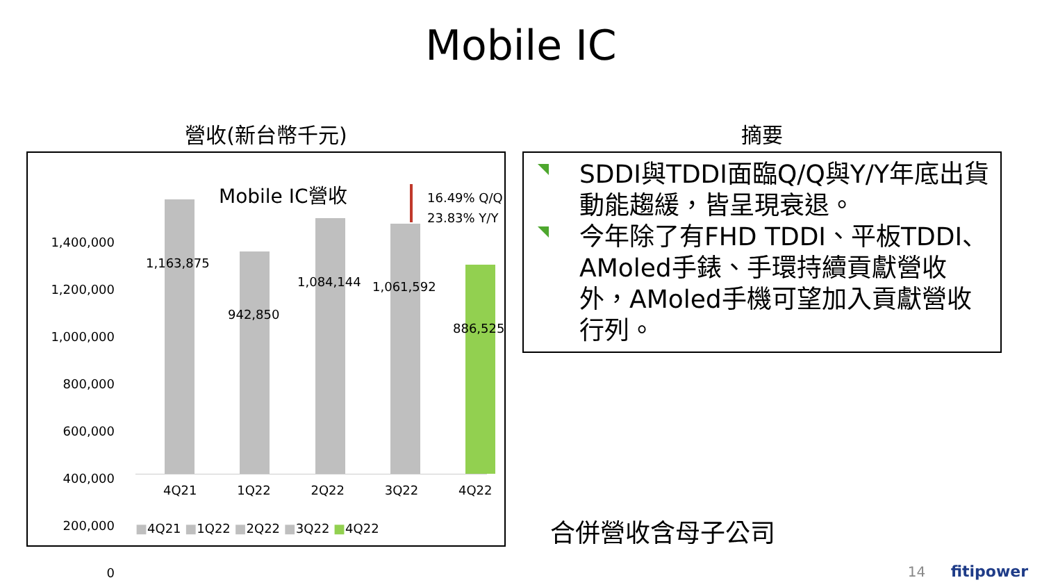Mobile IC
營收(新台幣千元)
Mobile IC營收
16.49% Q/Q
23.83% Y/Y
1,400,000
1,200,000
1,000,000
800,000
600,000
400,000
200,000
0
1,163,875
942,850
1,084,144 1,061,592
886,525
4Q21 1Q22 2Q22 3Q22 4Q22
■4Q21 ■1Q22 ■2Q22 ■3Q22 ■4Q22
摘要
SDDI與TDDI面臨Q/Q與Y/Y年底出貨動能趨緩，皆呈現衰退。
今年除了有FHD TDDI、平板TDDI、AMoled手錶、手環持續貢獻營收外，AMoled手機可望加入貢獻營收行列。
合併營收含母子公司
14 fitipower